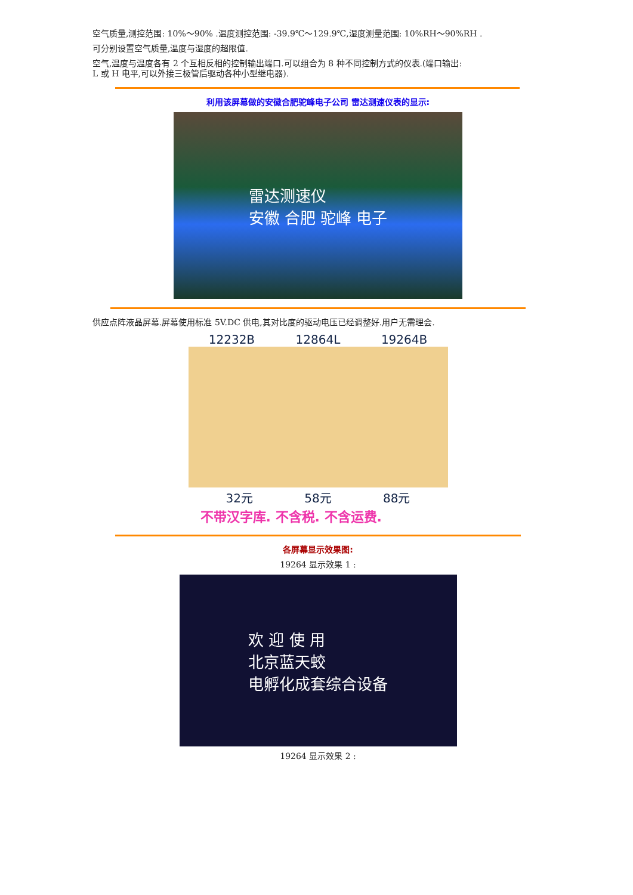空气质量,测控范围: 10%～90% .温度测控范围: -39.9℃～129.9℃,湿度测量范围: 10%RH～90%RH .
可分别设置空气质量,温度与湿度的超限值.
空气,温度与温度各有 2 个互相反相的控制输出端口.可以组合为 8 种不同控制方式的仪表.(端口输出:
L 或 H 电平,可以外接三极管后驱动各种小型继电器).
利用该屏幕做的安徽合肥驼峰电子公司 雷达测速仪表的显示:
雷达测速仪
安徽 合肥 驼峰 电子
供应点阵液晶屏幕.屏幕使用标准 5V.DC 供电,其对比度的驱动电压已经调整好.用户无需理会.
12232B 12864L 19264B
32元 58元 88元
不带汉字库. 不含税. 不含运费.
各屏幕显示效果图:
19264 显示效果 1 :
欢 迎 使 用
北京蓝天蛟
电孵化成套综合设备
19264 显示效果 2 :